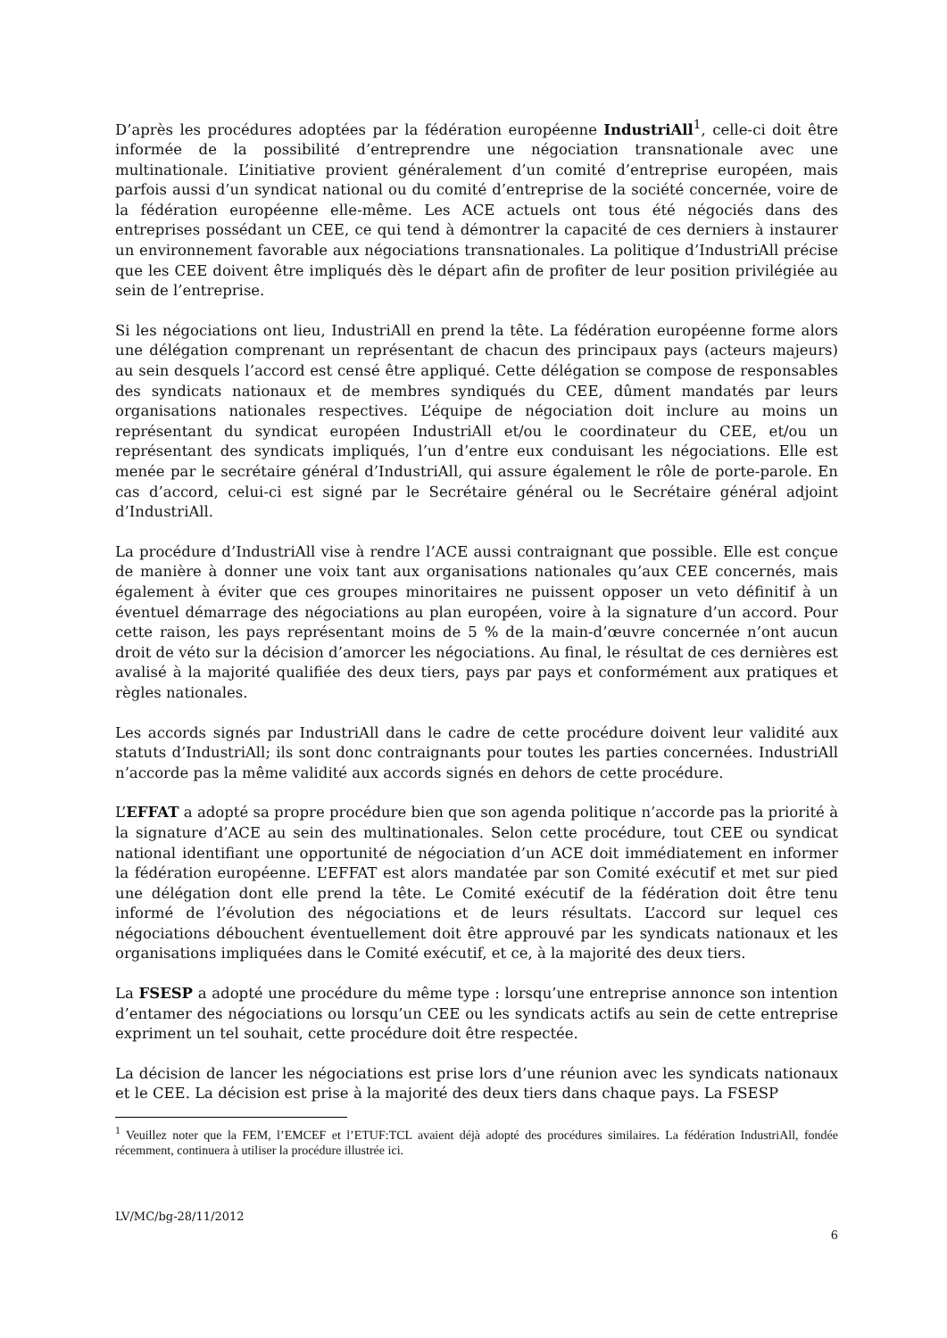D’après les procédures adoptées par la fédération européenne IndustriAll<sup>1</sup>, celle-ci doit être informée de la possibilité d’entreprendre une négociation transnationale avec une multinationale. L’initiative provient généralement d’un comité d’entreprise européen, mais parfois aussi d’un syndicat national ou du comité d’entreprise de la société concernée, voire de la fédération européenne elle-même. Les ACE actuels ont tous été négociés dans des entreprises possédant un CEE, ce qui tend à démontrer la capacité de ces derniers à instaurer un environnement favorable aux négociations transnationales. La politique d’IndustriAll précise que les CEE doivent être impliqués dès le départ afin de profiter de leur position privilégiée au sein de l’entreprise.
Si les négociations ont lieu, IndustriAll en prend la tête. La fédération européenne forme alors une délégation comprenant un représentant de chacun des principaux pays (acteurs majeurs) au sein desquels l’accord est censé être appliqué. Cette délégation se compose de responsables des syndicats nationaux et de membres syndiqués du CEE, dûment mandatés par leurs organisations nationales respectives. L’équipe de négociation doit inclure au moins un représentant du syndicat européen IndustriAll et/ou le coordinateur du CEE, et/ou un représentant des syndicats impliqués, l’un d’entre eux conduisant les négociations. Elle est menée par le secrétaire général d’IndustriAll, qui assure également le rôle de porte-parole. En cas d’accord, celui-ci est signé par le Secrétaire général ou le Secrétaire général adjoint d’IndustriAll.
La procédure d’IndustriAll vise à rendre l’ACE aussi contraignant que possible. Elle est conçue de manière à donner une voix tant aux organisations nationales qu’aux CEE concernés, mais également à éviter que ces groupes minoritaires ne puissent opposer un veto définitif à un éventuel démarrage des négociations au plan européen, voire à la signature d’un accord. Pour cette raison, les pays représentant moins de 5 % de la main-d’œuvre concernée n’ont aucun droit de véto sur la décision d’amorcer les négociations. Au final, le résultat de ces dernières est avalisé à la majorité qualifiée des deux tiers, pays par pays et conformément aux pratiques et règles nationales.
Les accords signés par IndustriAll dans le cadre de cette procédure doivent leur validité aux statuts d’IndustriAll; ils sont donc contraignants pour toutes les parties concernées. IndustriAll n’accorde pas la même validité aux accords signés en dehors de cette procédure.
L’EFFAT a adopté sa propre procédure bien que son agenda politique n’accorde pas la priorité à la signature d’ACE au sein des multinationales. Selon cette procédure, tout CEE ou syndicat national identifiant une opportunité de négociation d’un ACE doit immédiatement en informer la fédération européenne. L’EFFAT est alors mandatée par son Comité exécutif et met sur pied une délégation dont elle prend la tête. Le Comité exécutif de la fédération doit être tenu informé de l’évolution des négociations et de leurs résultats. L’accord sur lequel ces négociations débouchent éventuellement doit être approuvé par les syndicats nationaux et les organisations impliquées dans le Comité exécutif, et ce, à la majorité des deux tiers.
La FSESP a adopté une procédure du même type : lorsqu’une entreprise annonce son intention d’entamer des négociations ou lorsqu’un CEE ou les syndicats actifs au sein de cette entreprise expriment un tel souhait, cette procédure doit être respectée.
La décision de lancer les négociations est prise lors d’une réunion avec les syndicats nationaux et le CEE. La décision est prise à la majorité des deux tiers dans chaque pays. La FSESP
<sup>1</sup> Veuillez noter que la FEM, l’EMCEF et l’ETUF:TCL avaient déjà adopté des procédures similaires. La fédération IndustriAll, fondée récemment, continuera à utiliser la procédure illustrée ici.
LV/MC/bg-28/11/2012
6